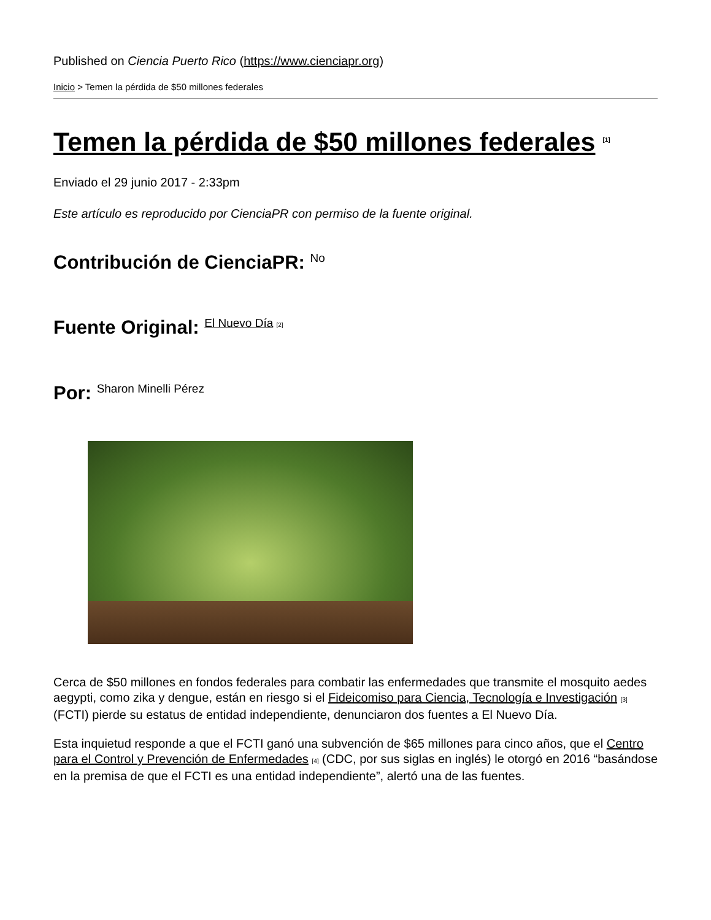Published on Ciencia Puerto Rico (https://www.cienciapr.org)
Inicio > Temen la pérdida de $50 millones federales
Temen la pérdida de $50 millones federales <sup>[1]</sup>
Enviado el 29 junio 2017 - 2:33pm
Este artículo es reproducido por CienciaPR con permiso de la fuente original.
Contribución de CienciaPR: <sup>No</sup>
Fuente Original: <sup>El Nuevo Día [2]</sup>
Por: <sup>Sharon Minelli Pérez</sup>
Cerca de $50 millones en fondos federales para combatir las enfermedades que transmite el mosquito aedes aegypti, como zika y dengue, están en riesgo si el Fideicomiso para Ciencia, Tecnología e Investigación [3] (FCTI) pierde su estatus de entidad independiente, denunciaron dos fuentes a El Nuevo Día.
Esta inquietud responde a que el FCTI ganó una subvención de $65 millones para cinco años, que el Centro para el Control y Prevención de Enfermedades [4] (CDC, por sus siglas en inglés) le otorgó en 2016 “basándose en la premisa de que el FCTI es una entidad independiente”, alertó una de las fuentes.